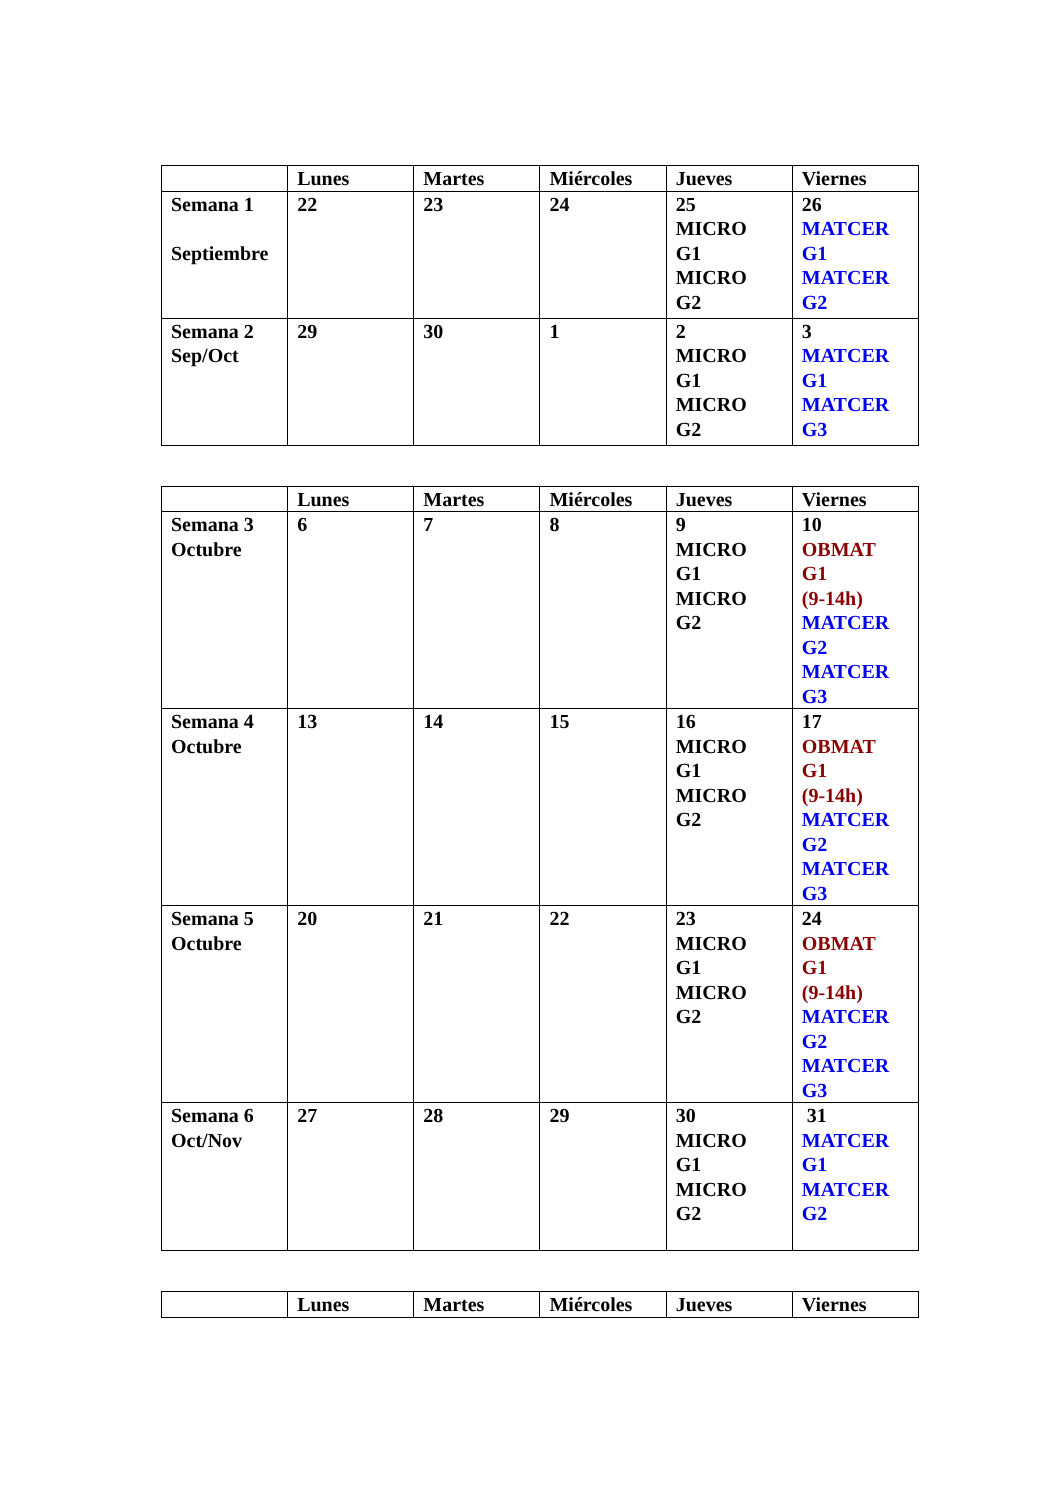| | Lunes | Martes | Miércoles | Jueves | Viernes |
| --- | --- | --- | --- | --- | --- |
| Semana 1 Septiembre | 22 | 23 | 24 | 25 MICRO G1 MICRO G2 | 26 MATCER G1 MATCER G2 |
| Semana 2 Sep/Oct | 29 | 30 | 1 | 2 MICRO G1 MICRO G2 | 3 MATCER G1 MATCER G3 |
| | Lunes | Martes | Miércoles | Jueves | Viernes |
| --- | --- | --- | --- | --- | --- |
| Semana 3 Octubre | 6 | 7 | 8 | 9 MICRO G1 MICRO G2 | 10 OBMAT G1 (9-14h) MATCER G2 MATCER G3 |
| Semana 4 Octubre | 13 | 14 | 15 | 16 MICRO G1 MICRO G2 | 17 OBMAT G1 (9-14h) MATCER G2 MATCER G3 |
| Semana 5 Octubre | 20 | 21 | 22 | 23 MICRO G1 MICRO G2 | 24 OBMAT G1 (9-14h) MATCER G2 MATCER G3 |
| Semana 6 Oct/Nov | 27 | 28 | 29 | 30 MICRO G1 MICRO G2 | 31 MATCER G1 MATCER G2 |
| | Lunes | Martes | Miércoles | Jueves | Viernes |
| --- | --- | --- | --- | --- | --- |